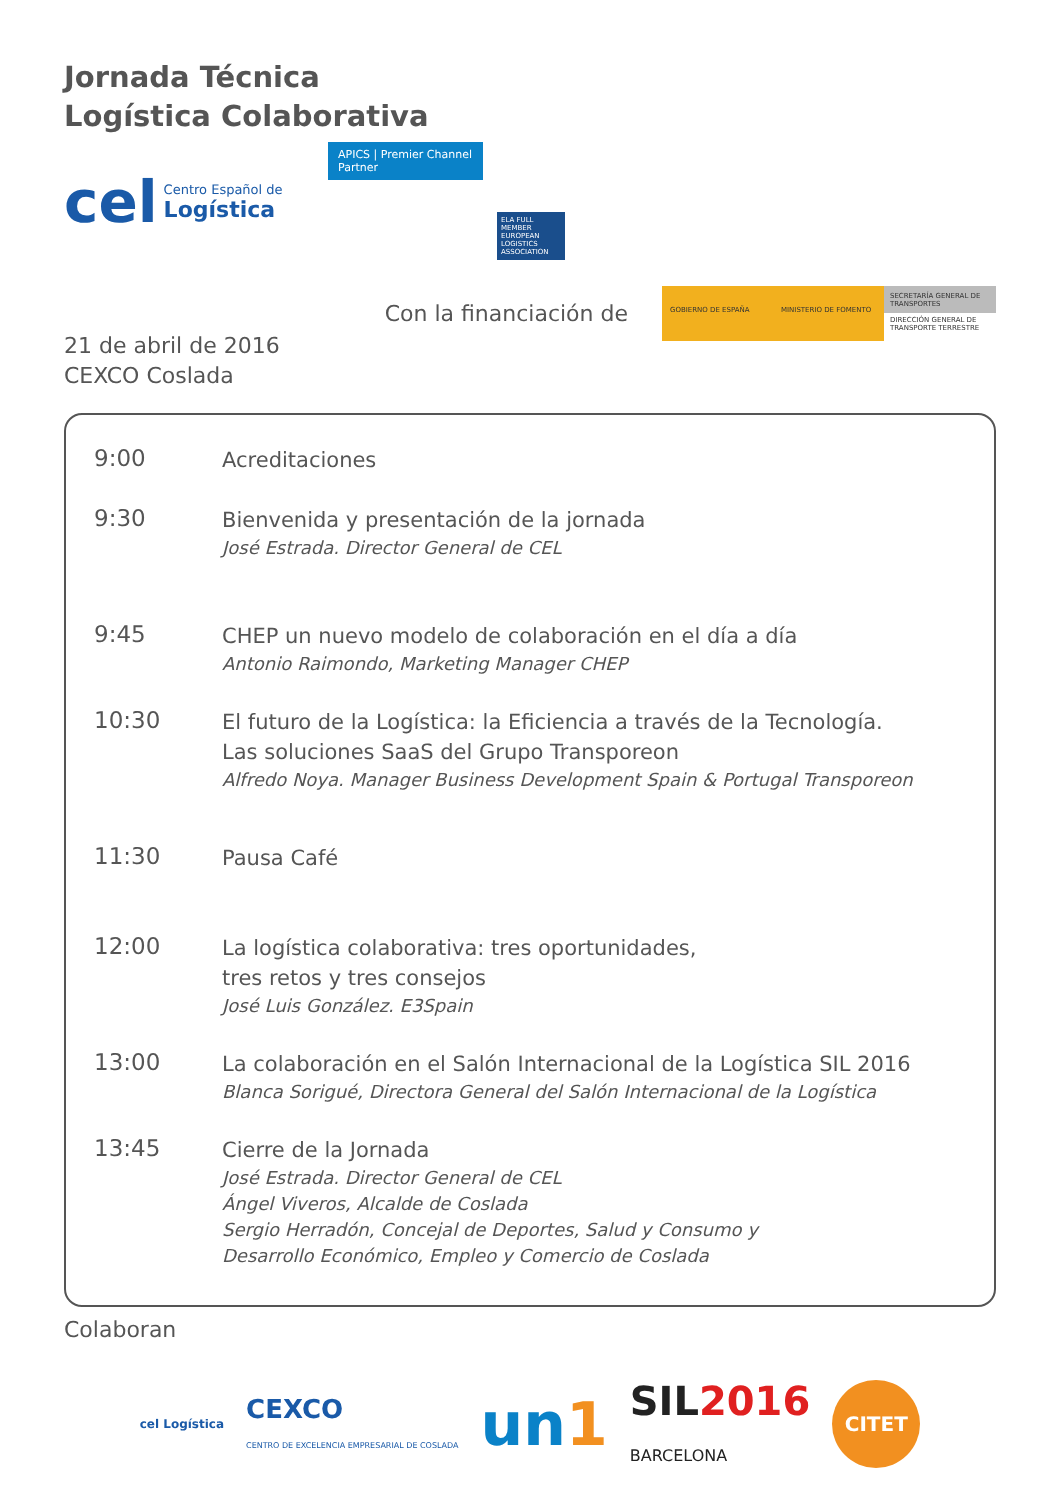Jornada Técnica
Logística Colaborativa
cel Centro Español de
Logística
APICS | Premier Channel Partner
ELA FULL MEMBER EUROPEAN LOGISTICS ASSOCIATION
Con la financiación de
GOBIERNO DE ESPAÑA MINISTERIO DE FOMENTO
SECRETARÍA GENERAL DE TRANSPORTES
DIRECCIÓN GENERAL DE TRANSPORTE TERRESTRE
21 de abril de 2016
CEXCO Coslada
9:00
Acreditaciones
9:30
Bienvenida y presentación de la jornada
José Estrada. Director General de CEL
9:45
CHEP un nuevo modelo de colaboración en el día a día
Antonio Raimondo, Marketing Manager CHEP
10:30
El futuro de la Logística: la Eficiencia a través de la Tecnología.
Las soluciones SaaS del Grupo Transporeon
Alfredo Noya. Manager Business Development Spain & Portugal Transporeon
11:30
Pausa Café
12:00
La logística colaborativa: tres oportunidades,
tres retos y tres consejos
José Luis González. E3Spain
13:00
La colaboración en el Salón Internacional de la Logística SIL 2016
Blanca Sorigué, Directora General del Salón Internacional de la Logística
13:45
Cierre de la Jornada
José Estrada. Director General de CEL
Ángel Viveros, Alcalde de Coslada
Sergio Herradón, Concejal de Deportes, Salud y Consumo y
Desarrollo Económico, Empleo y Comercio de Coslada
Colaboran
cel Logística CEXCO
CENTRO DE EXCELENCIA EMPRESARIAL DE COSLADA un1 SIL2016
BARCELONA CITET